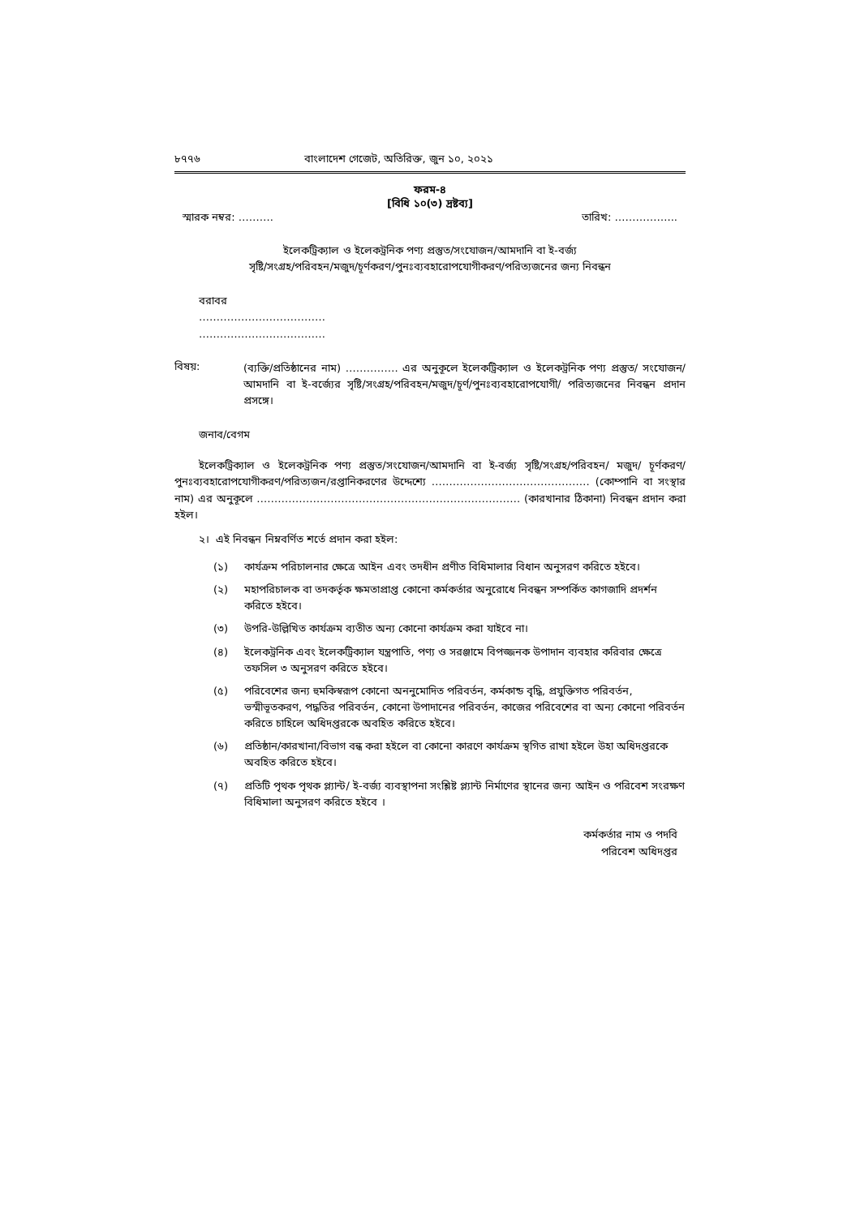৮৭৭৬ বাংলাদেশ গেজেট, অতিরিক্ত, জুন ১০, ২০২১
ফরম-৪
[বিধি ১০(৩) দ্রষ্টব্য]
স্মারক নম্বর: ………. তারিখ: ……………...
ইলেকট্রিক্যাল ও ইলেকট্রনিক পণ্য প্রস্তুত/সংযোজন/আমদানি বা ই-বর্জ্য
সৃষ্টি/সংগ্রহ/পরিবহন/মজুদ/চূর্ণকরণ/পুনঃব্যবহারোপযোগীকরণ/পরিত্যজনের জন্য নিবন্ধন
বরাবর
………………………………
………………………………
বিষয়:
(ব্যক্তি/প্রতিষ্ঠানের নাম) …………… এর অনুকূলে ইলেকট্রিক্যাল ও ইলেকট্রনিক পণ্য প্রস্তুত/ সংযোজন/আমদানি বা ই-বর্জ্যের সৃষ্টি/সংগ্রহ/পরিবহন/মজুদ/চূর্ণ/পুনঃব্যবহারোপযোগী/ পরিত্যজনের নিবন্ধন প্রদান প্রসঙ্গে।
জনাব/বেগম
ইলেকট্রিক্যাল ও ইলেকট্রনিক পণ্য প্রস্তুত/সংযোজন/আমদানি বা ই-বর্জ্য সৃষ্টি/সংগ্রহ/পরিবহন/ মজুদ/ চূর্ণকরণ/ পুনঃব্যবহারোপযোগীকরণ/পরিত্যজন/রপ্তানিকরণের উদ্দেশ্যে ……………………………………… (কোম্পানি বা সংস্থার নাম) এর অনুকূলে ………………………………………………………………… (কারখানার ঠিকানা) নিবন্ধন প্রদান করা হইল।
২। এই নিবন্ধন নিম্নবর্ণিত শর্তে প্রদান করা হইল:
(১) কার্যক্রম পরিচালনার ক্ষেত্রে আইন এবং তদধীন প্রণীত বিধিমালার বিধান অনুসরণ করিতে হইবে।
(২) মহাপরিচালক বা তদকর্তৃক ক্ষমতাপ্রাপ্ত কোনো কর্মকর্তার অনুরোধে নিবন্ধন সম্পর্কিত কাগজাদি প্রদর্শন করিতে হইবে।
(৩) উপরি-উল্লিখিত কার্যক্রম ব্যতীত অন্য কোনো কার্যক্রম করা যাইবে না।
(৪) ইলেকট্রনিক এবং ইলেকট্রিক্যাল যন্ত্রপাতি, পণ্য ও সরঞ্জামে বিপজ্জনক উপাদান ব্যবহার করিবার ক্ষেত্রে তফসিল ৩ অনুসরণ করিতে হইবে।
(৫) পরিবেশের জন্য হুমকিস্বরূপ কোনো অননুমোদিত পরিবর্তন, কর্মকান্ড বৃদ্ধি, প্রযুক্তিগত পরিবর্তন, ভস্মীভূতকরণ, পদ্ধতির পরিবর্তন, কোনো উপাদানের পরিবর্তন, কাজের পরিবেশের বা অন্য কোনো পরিবর্তন করিতে চাহিলে অধিদপ্তরকে অবহিত করিতে হইবে।
(৬) প্রতিষ্ঠান/কারখানা/বিভাগ বন্ধ করা হইলে বা কোনো কারণে কার্যক্রম স্থগিত রাখা হইলে উহা অধিদপ্তরকে অবহিত করিতে হইবে।
(৭) প্রতিটি পৃথক পৃথক প্ল্যান্ট/ ই-বর্জ্য ব্যবস্থাপনা সংশ্লিষ্ট প্ল্যান্ট নির্মাণের স্থানের জন্য আইন ও পরিবেশ সংরক্ষণ বিধিমালা অনুসরণ করিতে হইবে ।
কর্মকর্তার নাম ও পদবি
পরিবেশ অধিদপ্তর